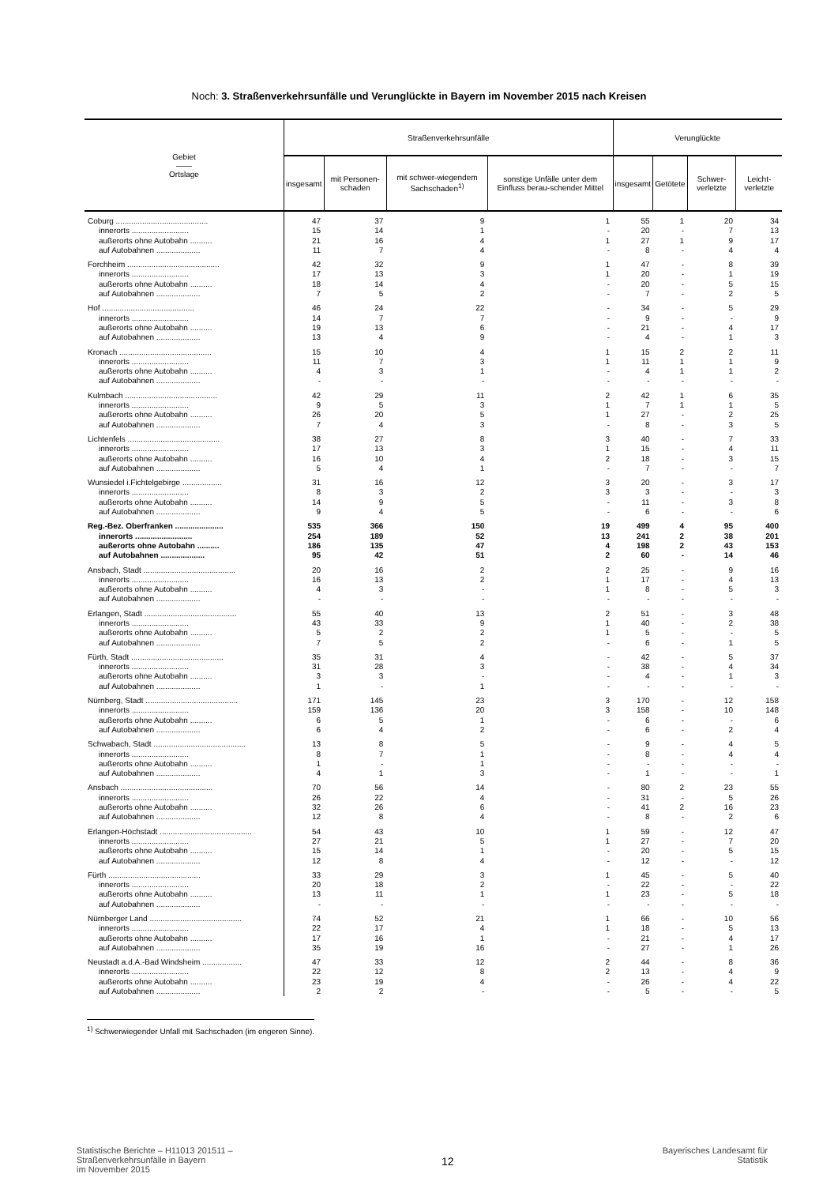Noch: 3. Straßenverkehrsunfälle und Verunglückte in Bayern im November 2015 nach Kreisen
| Gebiet —— Ortslage | Straßenverkehrsunfälle | | | | Verunglückte | | | |
| --- | --- | --- | --- | --- | --- | --- | --- | --- |
| | insgesamt | mit Personen-schaden | mit schwer-wiegendem Sachschaden<sup>1)</sup> | sonstige Unfälle unter dem Einfluss berau-schender Mittel | insgesamt | Getötete | Schwer-verletzte | Leicht-verletzte |
| Coburg .......................................... | 47 | 37 | 9 | 1 | 55 | 1 | 20 | 34 |
| innerorts .......................... | 15 | 14 | 1 | - | 20 | - | 7 | 13 |
| außerorts ohne Autobahn .......... | 21 | 16 | 4 | 1 | 27 | 1 | 9 | 17 |
| auf Autobahnen .................... | 11 | 7 | 4 | - | 8 | - | 4 | 4 |
| Forchheim .......................................... | 42 | 32 | 9 | 1 | 47 | - | 8 | 39 |
| innerorts .......................... | 17 | 13 | 3 | 1 | 20 | - | 1 | 19 |
| außerorts ohne Autobahn .......... | 18 | 14 | 4 | - | 20 | - | 5 | 15 |
| auf Autobahnen .................... | 7 | 5 | 2 | - | 7 | - | 2 | 5 |
| Hof .......................................... | 46 | 24 | 22 | - | 34 | - | 5 | 29 |
| innerorts .......................... | 14 | 7 | 7 | - | 9 | - | - | 9 |
| außerorts ohne Autobahn .......... | 19 | 13 | 6 | - | 21 | - | 4 | 17 |
| auf Autobahnen .................... | 13 | 4 | 9 | - | 4 | - | 1 | 3 |
| Kronach .......................................... | 15 | 10 | 4 | 1 | 15 | 2 | 2 | 11 |
| innerorts .......................... | 11 | 7 | 3 | 1 | 11 | 1 | 1 | 9 |
| außerorts ohne Autobahn .......... | 4 | 3 | 1 | - | 4 | 1 | 1 | 2 |
| auf Autobahnen .................... | - | - | - | - | - | - | - | - |
| Kulmbach .......................................... | 42 | 29 | 11 | 2 | 42 | 1 | 6 | 35 |
| innerorts .......................... | 9 | 5 | 3 | 1 | 7 | 1 | 1 | 5 |
| außerorts ohne Autobahn .......... | 26 | 20 | 5 | 1 | 27 | - | 2 | 25 |
| auf Autobahnen .................... | 7 | 4 | 3 | - | 8 | - | 3 | 5 |
| Lichtenfels .......................................... | 38 | 27 | 8 | 3 | 40 | - | 7 | 33 |
| innerorts .......................... | 17 | 13 | 3 | 1 | 15 | - | 4 | 11 |
| außerorts ohne Autobahn .......... | 16 | 10 | 4 | 2 | 18 | - | 3 | 15 |
| auf Autobahnen .................... | 5 | 4 | 1 | - | 7 | - | - | 7 |
| Wunsiedel i.Fichtelgebirge .................. | 31 | 16 | 12 | 3 | 20 | - | 3 | 17 |
| innerorts .......................... | 8 | 3 | 2 | 3 | 3 | - | - | 3 |
| außerorts ohne Autobahn .......... | 14 | 9 | 5 | - | 11 | - | 3 | 8 |
| auf Autobahnen .................... | 9 | 4 | 5 | - | 6 | - | - | 6 |
| Reg.-Bez. Oberfranken ...................... | 535 | 366 | 150 | 19 | 499 | 4 | 95 | 400 |
| innerorts .......................... | 254 | 189 | 52 | 13 | 241 | 2 | 38 | 201 |
| außerorts ohne Autobahn .......... | 186 | 135 | 47 | 4 | 198 | 2 | 43 | 153 |
| auf Autobahnen .................... | 95 | 42 | 51 | 2 | 60 | - | 14 | 46 |
| Ansbach, Stadt .......................................... | 20 | 16 | 2 | 2 | 25 | - | 9 | 16 |
| innerorts .......................... | 16 | 13 | 2 | 1 | 17 | - | 4 | 13 |
| außerorts ohne Autobahn .......... | 4 | 3 | - | 1 | 8 | - | 5 | 3 |
| auf Autobahnen .................... | - | - | - | - | - | - | - | - |
| Erlangen, Stadt .......................................... | 55 | 40 | 13 | 2 | 51 | - | 3 | 48 |
| innerorts .......................... | 43 | 33 | 9 | 1 | 40 | - | 2 | 38 |
| außerorts ohne Autobahn .......... | 5 | 2 | 2 | 1 | 5 | - | - | 5 |
| auf Autobahnen .................... | 7 | 5 | 2 | - | 6 | - | 1 | 5 |
| Fürth, Stadt .......................................... | 35 | 31 | 4 | - | 42 | - | 5 | 37 |
| innerorts .......................... | 31 | 28 | 3 | - | 38 | - | 4 | 34 |
| außerorts ohne Autobahn .......... | 3 | 3 | - | - | 4 | - | 1 | 3 |
| auf Autobahnen .................... | 1 | - | 1 | - | - | - | - | - |
| Nürnberg, Stadt .......................................... | 171 | 145 | 23 | 3 | 170 | - | 12 | 158 |
| innerorts .......................... | 159 | 136 | 20 | 3 | 158 | - | 10 | 148 |
| außerorts ohne Autobahn .......... | 6 | 5 | 1 | - | 6 | - | - | 6 |
| auf Autobahnen .................... | 6 | 4 | 2 | - | 6 | - | 2 | 4 |
| Schwabach, Stadt .......................................... | 13 | 8 | 5 | - | 9 | - | 4 | 5 |
| innerorts .......................... | 8 | 7 | 1 | - | 8 | - | 4 | 4 |
| außerorts ohne Autobahn .......... | 1 | - | 1 | - | - | - | - | - |
| auf Autobahnen .................... | 4 | 1 | 3 | - | 1 | - | - | 1 |
| Ansbach .......................................... | 70 | 56 | 14 | - | 80 | 2 | 23 | 55 |
| innerorts .......................... | 26 | 22 | 4 | - | 31 | - | 5 | 26 |
| außerorts ohne Autobahn .......... | 32 | 26 | 6 | - | 41 | 2 | 16 | 23 |
| auf Autobahnen .................... | 12 | 8 | 4 | - | 8 | - | 2 | 6 |
| Erlangen-Höchstadt .......................................... | 54 | 43 | 10 | 1 | 59 | - | 12 | 47 |
| innerorts .......................... | 27 | 21 | 5 | 1 | 27 | - | 7 | 20 |
| außerorts ohne Autobahn .......... | 15 | 14 | 1 | - | 20 | - | 5 | 15 |
| auf Autobahnen .................... | 12 | 8 | 4 | - | 12 | - | - | 12 |
| Fürth .......................................... | 33 | 29 | 3 | 1 | 45 | - | 5 | 40 |
| innerorts .......................... | 20 | 18 | 2 | - | 22 | - | - | 22 |
| außerorts ohne Autobahn .......... | 13 | 11 | 1 | 1 | 23 | - | 5 | 18 |
| auf Autobahnen .................... | - | - | - | - | - | - | - | - |
| Nürnberger Land .......................................... | 74 | 52 | 21 | 1 | 66 | - | 10 | 56 |
| innerorts .......................... | 22 | 17 | 4 | 1 | 18 | - | 5 | 13 |
| außerorts ohne Autobahn .......... | 17 | 16 | 1 | - | 21 | - | 4 | 17 |
| auf Autobahnen .................... | 35 | 19 | 16 | - | 27 | - | 1 | 26 |
| Neustadt a.d.A.-Bad Windsheim .................. | 47 | 33 | 12 | 2 | 44 | - | 8 | 36 |
| innerorts .......................... | 22 | 12 | 8 | 2 | 13 | - | 4 | 9 |
| außerorts ohne Autobahn .......... | 23 | 19 | 4 | - | 26 | - | 4 | 22 |
| auf Autobahnen .................... | 2 | 2 | - | - | 5 | - | - | 5 |
<sup>1)</sup> Schwerwiegender Unfall mit Sachschaden (im engeren Sinne).
Statistische Berichte – H11013 201511 –
Straßenverkehrsunfälle in Bayern
im November 2015
12
Bayerisches Landesamt für
Statistik